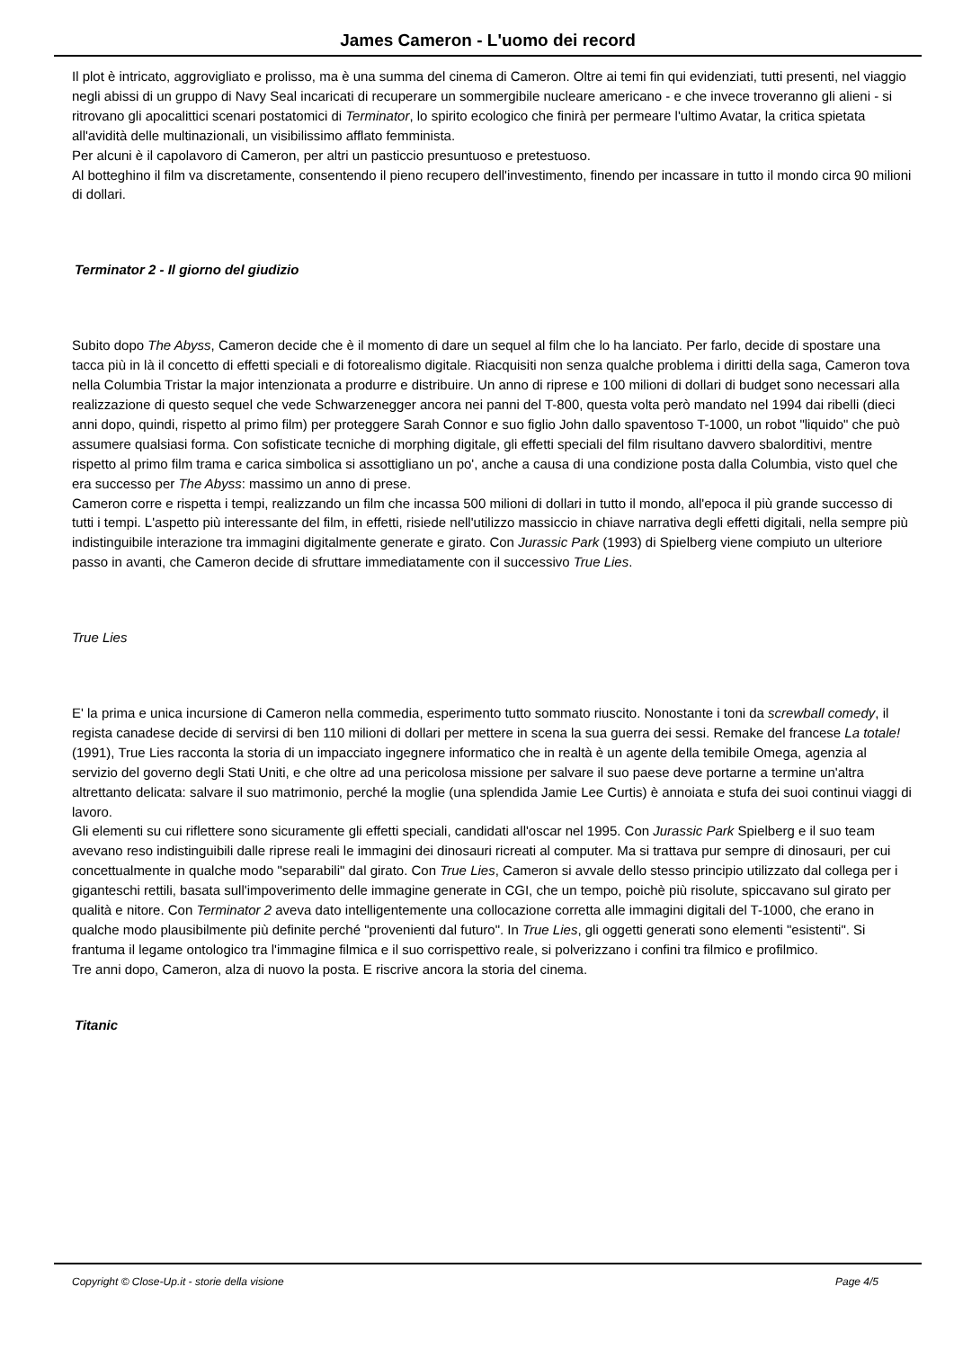James Cameron - L'uomo dei record
Il plot è intricato, aggrovigliato e prolisso, ma è una summa del cinema di Cameron. Oltre ai temi fin qui evidenziati, tutti presenti, nel viaggio negli abissi di un gruppo di Navy Seal incaricati di recuperare un sommergibile nucleare americano - e che invece troveranno gli alieni - si ritrovano gli apocalittici scenari postatomici di Terminator, lo spirito ecologico che finirà per permeare l'ultimo Avatar, la critica spietata all'avidità delle multinazionali, un visibilissimo afflato femminista.
Per alcuni è il capolavoro di Cameron, per altri un pasticcio presuntuoso e pretestuoso.
Al botteghino il film va discretamente, consentendo il pieno recupero dell'investimento, finendo per incassare in tutto il mondo circa 90 milioni di dollari.
Terminator 2 - Il giorno del giudizio
Subito dopo The Abyss, Cameron decide che è il momento di dare un sequel al film che lo ha lanciato. Per farlo, decide di spostare una tacca più in là il concetto di effetti speciali e di fotorealismo digitale. Riacquisiti non senza qualche problema i diritti della saga, Cameron tova nella Columbia Tristar la major intenzionata a produrre e distribuire. Un anno di riprese e 100 milioni di dollari di budget sono necessari alla realizzazione di questo sequel che vede Schwarzenegger ancora nei panni del T-800, questa volta però mandato nel 1994 dai ribelli (dieci anni dopo, quindi, rispetto al primo film) per proteggere Sarah Connor e suo figlio John dallo spaventoso T-1000, un robot "liquido" che può assumere qualsiasi forma. Con sofisticate tecniche di morphing digitale, gli effetti speciali del film risultano davvero sbalorditivi, mentre rispetto al primo film trama e carica simbolica si assottigliano un po', anche a causa di una condizione posta dalla Columbia, visto quel che era successo per The Abyss: massimo un anno di prese.
Cameron corre e rispetta i tempi, realizzando un film che incassa 500 milioni di dollari in tutto il mondo, all'epoca il più grande successo di tutti i tempi. L'aspetto più interessante del film, in effetti, risiede nell'utilizzo massiccio in chiave narrativa degli effetti digitali, nella sempre più indistinguibile interazione tra immagini digitalmente generate e girato. Con Jurassic Park (1993) di Spielberg viene compiuto un ulteriore passo in avanti, che Cameron decide di sfruttare immediatamente con il successivo True Lies.
True Lies
E' la prima e unica incursione di Cameron nella commedia, esperimento tutto sommato riuscito. Nonostante i toni da screwball comedy, il regista canadese decide di servirsi di ben 110 milioni di dollari per mettere in scena la sua guerra dei sessi. Remake del francese La totale! (1991), True Lies racconta la storia di un impacciato ingegnere informatico che in realtà è un agente della temibile Omega, agenzia al servizio del governo degli Stati Uniti, e che oltre ad una pericolosa missione per salvare il suo paese deve portarne a termine un'altra altrettanto delicata: salvare il suo matrimonio, perché la moglie (una splendida Jamie Lee Curtis) è annoiata e stufa dei suoi continui viaggi di lavoro.
Gli elementi su cui riflettere sono sicuramente gli effetti speciali, candidati all'oscar nel 1995. Con Jurassic Park Spielberg e il suo team avevano reso indistinguibili dalle riprese reali le immagini dei dinosauri ricreati al computer. Ma si trattava pur sempre di dinosauri, per cui concettualmente in qualche modo "separabili" dal girato. Con True Lies, Cameron si avvale dello stesso principio utilizzato dal collega per i giganteschi rettili, basata sull'impoverimento delle immagine generate in CGI, che un tempo, poichè più risolute, spiccavano sul girato per qualità e nitore. Con Terminator 2 aveva dato intelligentemente una collocazione corretta alle immagini digitali del T-1000, che erano in qualche modo plausibilmente più definite perché "provenienti dal futuro". In True Lies, gli oggetti generati sono elementi "esistenti". Si frantuma il legame ontologico tra l'immagine filmica e il suo corrispettivo reale, si polverizzano i confini tra filmico e profilmico.
Tre anni dopo, Cameron, alza di nuovo la posta. E riscrive ancora la storia del cinema.
Titanic
Copyright © Close-Up.it - storie della visione Page 4/5